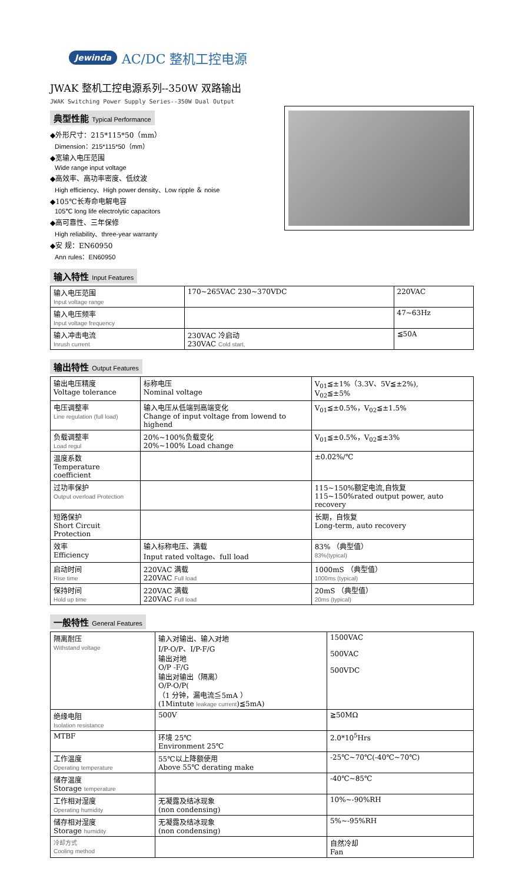Jewinda AC/DC 整机工控电源
JWAK 整机工控电源系列--350W 双路输出
JWAK Switching Power Supply Series--350W Dual Output
典型性能 Typical Performance
◆外形尺寸：215*115*50（mm）
Dimension：215*115*50（mm）
◆宽输入电压范围
Wide range input voltage
◆高效率、高功率密度、低纹波
High efficiency、High power density、Low ripple ＆ noise
◆105℃长寿命电解电容
105℃ long life electrolytic capacitors
◆高可靠性、三年保修
High reliability、three-year warranty
◆安 规：EN60950
Ann rules：EN60950
输入特性 Input Features
| 输入电压范围 Input voltage range | 170~265VAC 230~370VDC | 220VAC |
| 输入电压频率 Input voltage frequency | | 47~63Hz |
| 输入冲击电流 Inrush current | 230VAC 冷启动 230VAC Cold start, | ≦50A |
输出特性 Output Features
| 输出电压精度 Voltage tolerance | 标称电压 Nominal voltage | V<sub>01</sub>≦±1%（3.3V、5V≦±2%), V<sub>02</sub>≦±5% |
| 电压调整率 Line regulation (full load) | 输入电压从低端到高端变化 Change of input voltage from lowend to highend | V<sub>01</sub>≦±0.5%，V<sub>02</sub>≦±1.5% |
| 负载调整率 Load regul | 20%~100%负载变化 20%~100% Load change | V<sub>01</sub>≦±0.5%，V<sub>02</sub>≦±3% |
| 温度系数 Temperature coefficient | | ±0.02%/℃ |
| 过功率保护 Output overload Protection | | 115~150%额定电流,自恢复 115~150%rated output power, auto recovery |
| 短路保护 Short Circuit Protection | | 长期，自恢复 Long-term, auto recovery |
| 效率 Efficiency | 输入标称电压、满载 Input rated voltage、full load | 83% （典型值） 83%(typical) |
| 启动时间 Rise time | 220VAC 满载 220VAC Full load | 1000mS （典型值） 1000ms (typical) |
| 保持时间 Hold up time | 220VAC 满载 220VAC Full load | 20mS （典型值） 20ms (typical) |
一般特性 General Features
| 隔离耐压 Withstand voltage | 输入对输出、输入对地 I/P-O/P、I/P-F/G 输出对地 O/P -F/G 输出对输出（隔离） O/P-O/P( （1 分钟，漏电流≦5mA ） (1Mintute leakage current )≦5mA) | 1500VAC 500VAC 500VDC |
| 绝缘电阻 Isolation resistance | 500V | ≧50MΩ |
| MTBF | 环境 25℃ Environment 25℃ | 2.0*10<sup>5</sup>Hrs |
| 工作温度 Operating temperature | 55℃以上降额使用 Above 55℃ derating make | -25℃~70℃(-40℃~70℃) |
| 储存温度 Storage temperature | | -40℃~85℃ |
| 工作相对湿度 Operating humidity | 无凝露及结冰现象 (non condensing) | 10%~-90%RH |
| 储存相对湿度 Storage humidity | 无凝露及结冰现象 (non condensing) | 5%~-95%RH |
| 冷却方式 Cooling method | | 自然冷却 Fan |